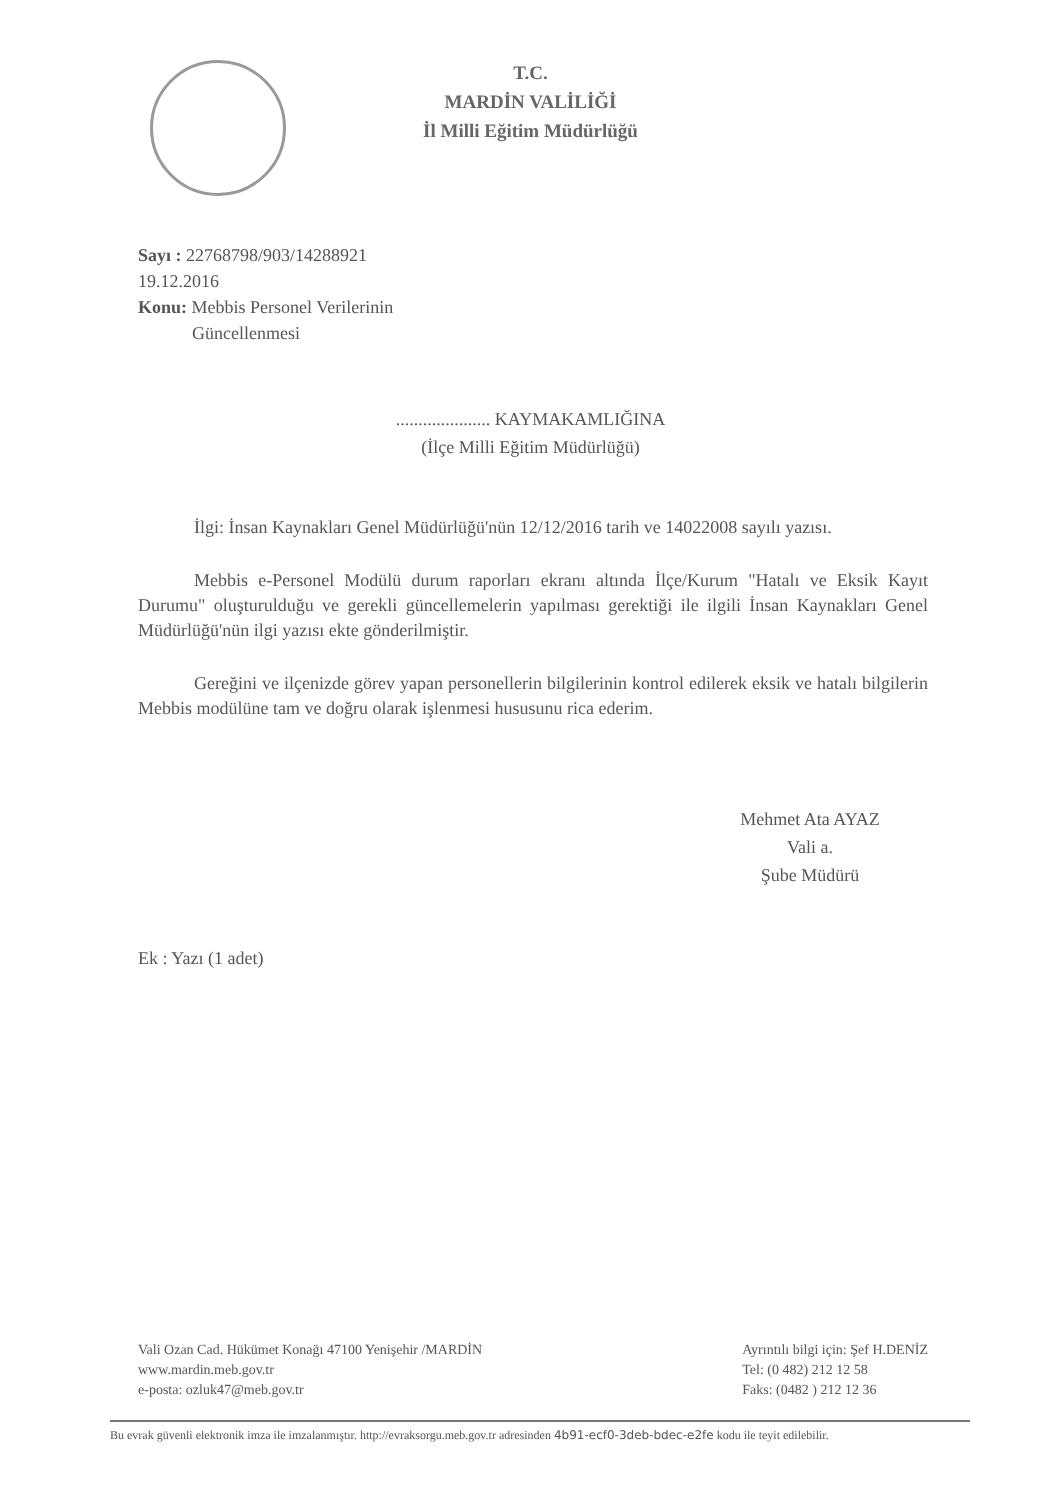T.C.
MARDİN VALİLİĞİ
İl Milli Eğitim Müdürlüğü
Sayı : 22768798/903/14288921
19.12.2016
Konu: Mebbis Personel Verilerinin
Güncellenmesi
..................... KAYMAKAMLIĞINA
(İlçe Milli Eğitim Müdürlüğü)
İlgi: İnsan Kaynakları Genel Müdürlüğü'nün 12/12/2016 tarih ve 14022008 sayılı yazısı.
Mebbis e-Personel Modülü durum raporları ekranı altında İlçe/Kurum "Hatalı ve Eksik Kayıt Durumu" oluşturulduğu ve gerekli güncellemelerin yapılması gerektiği ile ilgili İnsan Kaynakları Genel Müdürlüğü'nün ilgi yazısı ekte gönderilmiştir.
Gereğini ve ilçenizde görev yapan personellerin bilgilerinin kontrol edilerek eksik ve hatalı bilgilerin Mebbis modülüne tam ve doğru olarak işlenmesi hususunu rica ederim.
Mehmet Ata AYAZ
Vali a.
Şube Müdürü
Ek : Yazı (1 adet)
Vali Ozan Cad. Hükümet Konağı 47100 Yenişehir /MARDİN
www.mardin.meb.gov.tr
e-posta: ozluk47@meb.gov.tr
Ayrıntılı bilgi için: Şef H.DENİZ
Tel: (0 482) 212 12 58
Faks: (0482 ) 212 12 36
Bu evrak güvenli elektronik imza ile imzalanmıştır. http://evraksorgu.meb.gov.tr adresinden 4b91-ecf0-3deb-bdec-e2fe kodu ile teyit edilebilir.